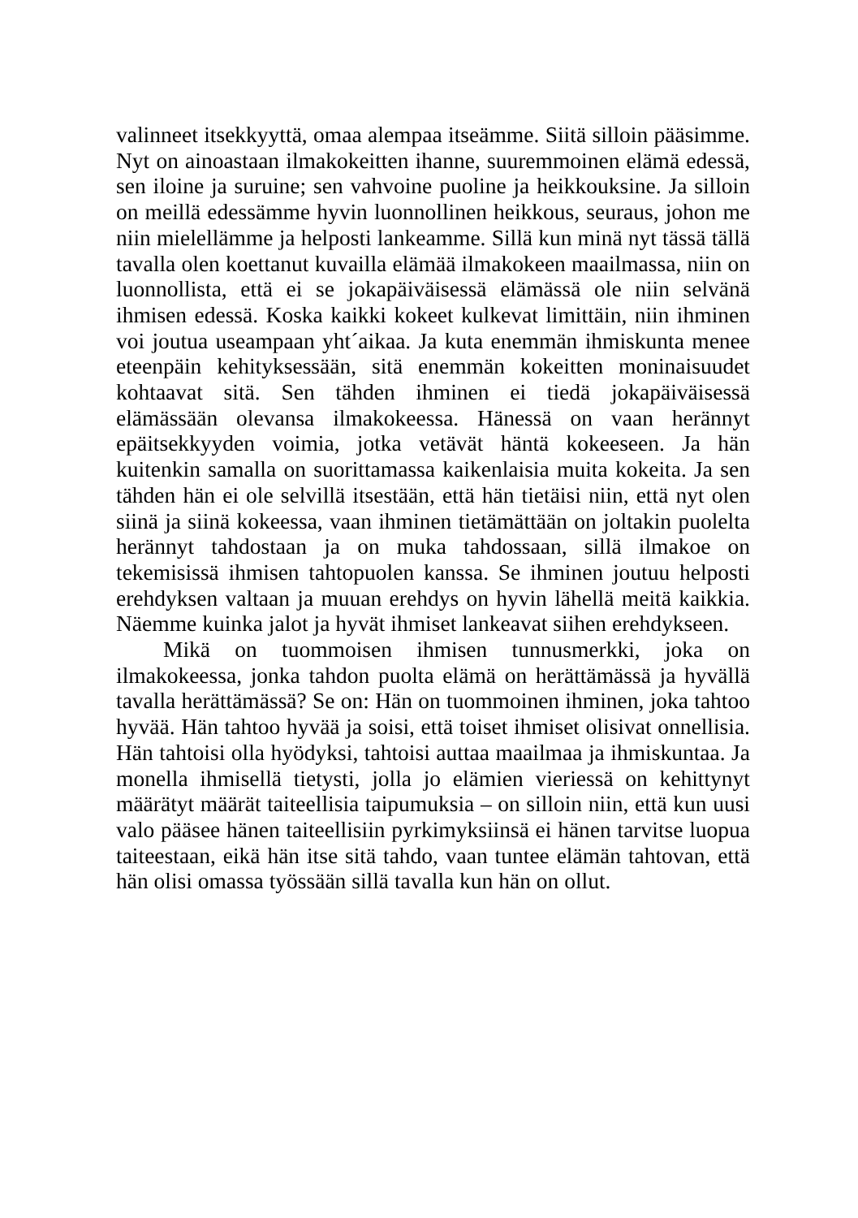valinneet itsekkyyttä, omaa alempaa itseämme. Siitä silloin pääsimme. Nyt on ainoastaan ilmakokeitten ihanne, suuremmoinen elämä edessä, sen iloine ja suruine; sen vahvoine puoline ja heikkouksine. Ja silloin on meillä edessämme hyvin luonnollinen heikkous, seuraus, johon me niin mielellämme ja helposti lankeamme. Sillä kun minä nyt tässä tällä tavalla olen koettanut kuvailla elämää ilmakokeen maailmassa, niin on luonnollista, että ei se jokapäiväisessä elämässä ole niin selvänä ihmisen edessä. Koska kaikki kokeet kulkevat limittäin, niin ihminen voi joutua useampaan yht´aikaa. Ja kuta enemmän ihmiskunta menee eteenpäin kehityksessään, sitä enemmän kokeitten moninaisuudet kohtaavat sitä. Sen tähden ihminen ei tiedä jokapäiväisessä elämässään olevansa ilmakokeessa. Hänessä on vaan herännyt epäitsekkyyden voimia, jotka vetävät häntä kokeeseen. Ja hän kuitenkin samalla on suorittamassa kaikenlaisia muita kokeita. Ja sen tähden hän ei ole selvillä itsestään, että hän tietäisi niin, että nyt olen siinä ja siinä kokeessa, vaan ihminen tietämättään on joltakin puolelta herännyt tahdostaan ja on muka tahdossaan, sillä ilmakoe on tekemisissä ihmisen tahtopuolen kanssa. Se ihminen joutuu helposti erehdyksen valtaan ja muuan erehdys on hyvin lähellä meitä kaikkia. Näemme kuinka jalot ja hyvät ihmiset lankeavat siihen erehdykseen.
Mikä on tuommoisen ihmisen tunnusmerkki, joka on ilmakokeessa, jonka tahdon puolta elämä on herättämässä ja hyvällä tavalla herättämässä? Se on: Hän on tuommoinen ihminen, joka tahtoo hyvää. Hän tahtoo hyvää ja soisi, että toiset ihmiset olisivat onnellisia. Hän tahtoisi olla hyödyksi, tahtoisi auttaa maailmaa ja ihmiskuntaa. Ja monella ihmisellä tietysti, jolla jo elämien vieriessä on kehittynyt määrätyt määrät taiteellisia taipumuksia – on silloin niin, että kun uusi valo pääsee hänen taiteellisiin pyrkimyksiinsä ei hänen tarvitse luopua taiteestaan, eikä hän itse sitä tahdo, vaan tuntee elämän tahtovan, että hän olisi omassa työssään sillä tavalla kun hän on ollut.